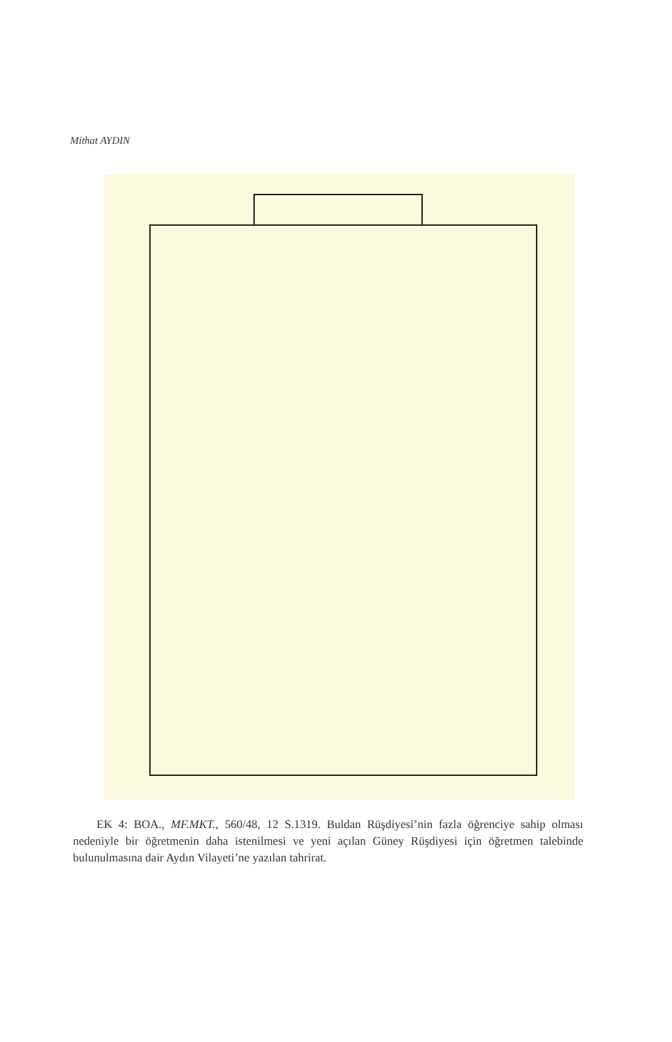Mithat AYDIN
EK 4: BOA., MF.MKT., 560/48, 12 S.1319. Buldan Rüşdiyesi’nin fazla öğrenciye sahip olması nedeniyle bir öğretmenin daha istenilmesi ve yeni açılan Güney Rüşdiyesi için öğretmen talebinde bulunulmasına dair Aydın Vilayeti’ne yazılan tahrirat.